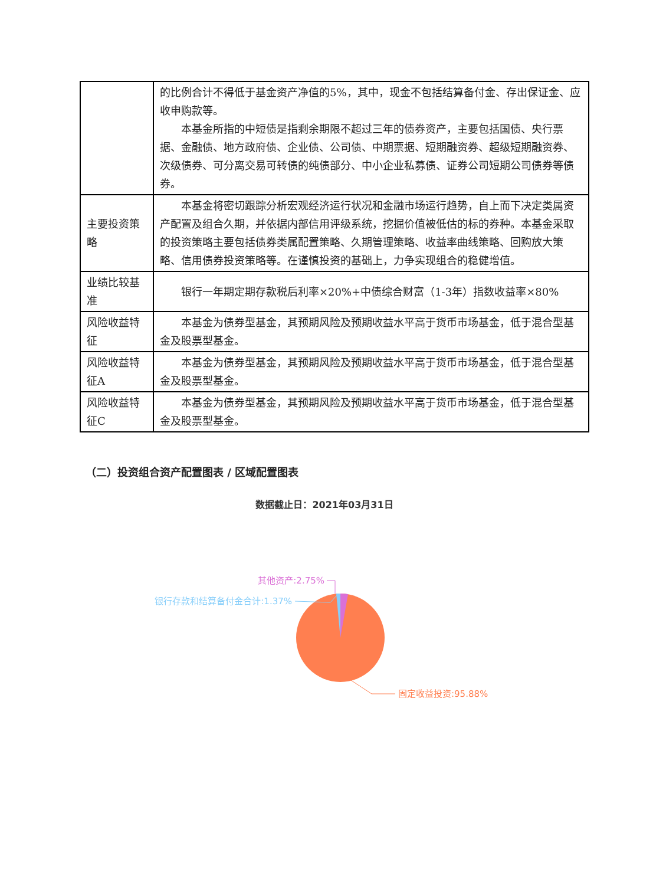| | 的比例合计不得低于基金资产净值的5%，其中，现金不包括结算备付金、存出保证金、应收申购款等。 本基金所指的中短债是指剩余期限不超过三年的债券资产，主要包括国债、央行票据、金融债、地方政府债、企业债、公司债、中期票据、短期融资券、超级短期融资券、次级债券、可分离交易可转债的纯债部分、中小企业私募债、证券公司短期公司债券等债券。 |
| 主要投资策略 | 本基金将密切跟踪分析宏观经济运行状况和金融市场运行趋势，自上而下决定类属资产配置及组合久期，并依据内部信用评级系统，挖掘价值被低估的标的券种。本基金采取的投资策略主要包括债券类属配置策略、久期管理策略、收益率曲线策略、回购放大策略、信用债券投资策略等。在谨慎投资的基础上，力争实现组合的稳健增值。 |
| 业绩比较基准 | 银行一年期定期存款税后利率×20%+中债综合财富（1-3年）指数收益率×80% |
| 风险收益特征 | 本基金为债券型基金，其预期风险及预期收益水平高于货币市场基金，低于混合型基金及股票型基金。 |
| 风险收益特征A | 本基金为债券型基金，其预期风险及预期收益水平高于货币市场基金，低于混合型基金及股票型基金。 |
| 风险收益特征C | 本基金为债券型基金，其预期风险及预期收益水平高于货币市场基金，低于混合型基金及股票型基金。 |
（二）投资组合资产配置图表 / 区域配置图表
数据截止日：2021年03月31日
其他资产:2.75%
银行存款和结算备付金合计:1.37%
固定收益投资:95.88%